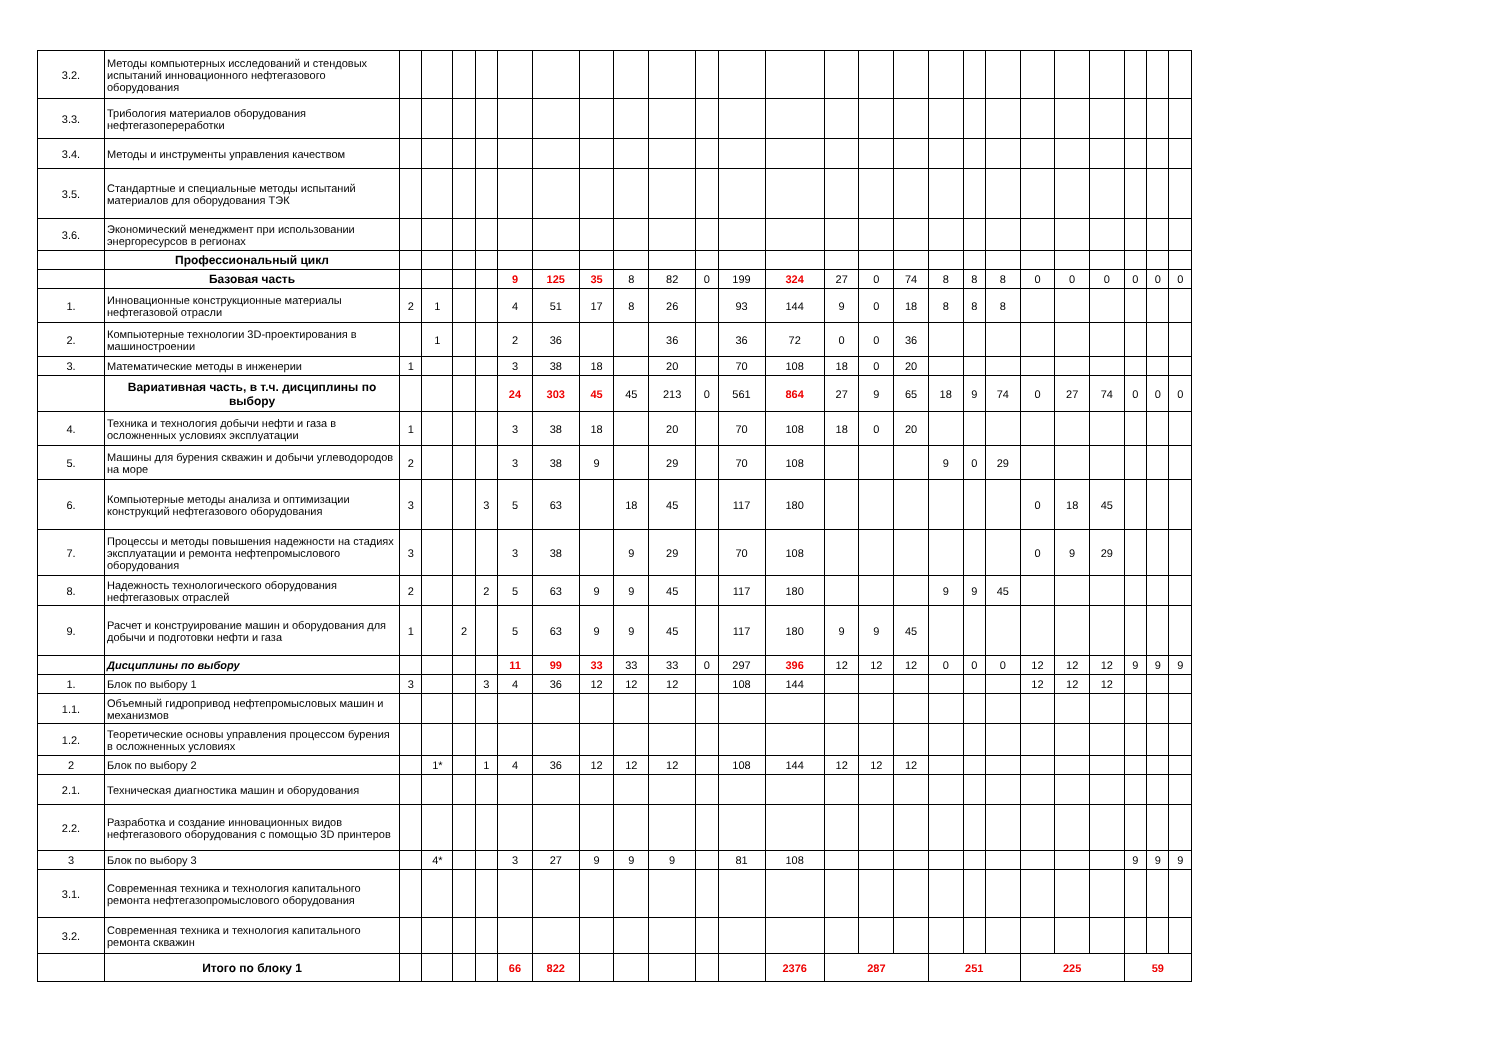| 3.2. | Методы компьютерных исследований и стендовых испытаний инновационного нефтегазового оборудования | | | | | | | | | | | | | | | | | | | | | | | | |
| 3.3. | Трибология материалов оборудования нефтегазопереработки | | | | | | | | | | | | | | | | | | | | | | | | |
| 3.4. | Методы и инструменты управления качеством | | | | | | | | | | | | | | | | | | | | | | | | |
| 3.5. | Стандартные и специальные методы испытаний материалов для оборудования ТЭК | | | | | | | | | | | | | | | | | | | | | | | | |
| 3.6. | Экономический менеджмент при использовании энергоресурсов в регионах | | | | | | | | | | | | | | | | | | | | | | | | |
| | Профессиональный цикл | | | | | | | | | | | | | | | | | | | | | | | | |
| | Базовая часть | | | | | 9 | 125 | 35 | 8 | 82 | 0 | 199 | 324 | 27 | 0 | 74 | 8 | 8 | 8 | 0 | 0 | 0 | 0 | 0 | 0 |
| 1. | Инновационные конструкционные материалы нефтегазовой отрасли | 2 | 1 | | | 4 | 51 | 17 | 8 | 26 | | 93 | 144 | 9 | 0 | 18 | 8 | 8 | 8 | | | | | | |
| 2. | Компьютерные технологии 3D-проектирования в машиностроении | | 1 | | | 2 | 36 | | | 36 | | 36 | 72 | 0 | 0 | 36 | | | | | | | | | |
| 3. | Математические методы в инженерии | 1 | | | | 3 | 38 | 18 | | 20 | | 70 | 108 | 18 | 0 | 20 | | | | | | | | | |
| | Вариативная часть, в т.ч. дисциплины по выбору | | | | | 24 | 303 | 45 | 45 | 213 | 0 | 561 | 864 | 27 | 9 | 65 | 18 | 9 | 74 | 0 | 27 | 74 | 0 | 0 | 0 |
| 4. | Техника и технология добычи нефти и газа в осложненных условиях эксплуатации | 1 | | | | 3 | 38 | 18 | | 20 | | 70 | 108 | 18 | 0 | 20 | | | | | | | | | |
| 5. | Машины для бурения скважин и добычи углеводородов на море | 2 | | | | 3 | 38 | 9 | | 29 | | 70 | 108 | | | | 9 | 0 | 29 | | | | | | |
| 6. | Компьютерные методы анализа и оптимизации конструкций нефтегазового оборудования | 3 | | | 3 | 5 | 63 | | 18 | 45 | | 117 | 180 | | | | | | | 0 | 18 | 45 | | | |
| 7. | Процессы и методы повышения надежности на стадиях эксплуатации и ремонта нефтепромыслового оборудования | 3 | | | | 3 | 38 | | 9 | 29 | | 70 | 108 | | | | | | | 0 | 9 | 29 | | | |
| 8. | Надежность технологического оборудования нефтегазовых отраслей | 2 | | | 2 | 5 | 63 | 9 | 9 | 45 | | 117 | 180 | | | | 9 | 9 | 45 | | | | | | |
| 9. | Расчет и конструирование машин и оборудования для добычи и подготовки нефти и газа | 1 | | 2 | | 5 | 63 | 9 | 9 | 45 | | 117 | 180 | 9 | 9 | 45 | | | | | | | | | |
| | Дисциплины по выбору | | | | | 11 | 99 | 33 | 33 | 33 | 0 | 297 | 396 | 12 | 12 | 12 | 0 | 0 | 0 | 12 | 12 | 12 | 9 | 9 | 9 |
| 1. | Блок по выбору 1 | 3 | | | 3 | 4 | 36 | 12 | 12 | 12 | | 108 | 144 | | | | | | | 12 | 12 | 12 | | | |
| 1.1. | Объемный гидропривод нефтепромысловых машин и механизмов | | | | | | | | | | | | | | | | | | | | | | | | |
| 1.2. | Теоретические основы управления процессом бурения в осложненных условиях | | | | | | | | | | | | | | | | | | | | | | | | |
| 2 | Блок по выбору 2 | | 1* | | 1 | 4 | 36 | 12 | 12 | 12 | | 108 | 144 | 12 | 12 | 12 | | | | | | | | | |
| 2.1. | Техническая диагностика машин и оборудования | | | | | | | | | | | | | | | | | | | | | | | | |
| 2.2. | Разработка и создание инновационных видов нефтегазового оборудования с помощью 3D принтеров | | | | | | | | | | | | | | | | | | | | | | | | |
| 3 | Блок по выбору 3 | | 4* | | | 3 | 27 | 9 | 9 | 9 | | 81 | 108 | | | | | | | | | | 9 | 9 | 9 |
| 3.1. | Современная техника и технология капитального ремонта нефтегазопромыслового оборудования | | | | | | | | | | | | | | | | | | | | | | | | |
| 3.2. | Современная техника и технология капитального ремонта скважин | | | | | | | | | | | | | | | | | | | | | | | | |
| | Итого по блоку 1 | | | | | 66 | 822 | | | | | | 2376 | 287 | | | 251 | | | 225 | | | 59 | | |